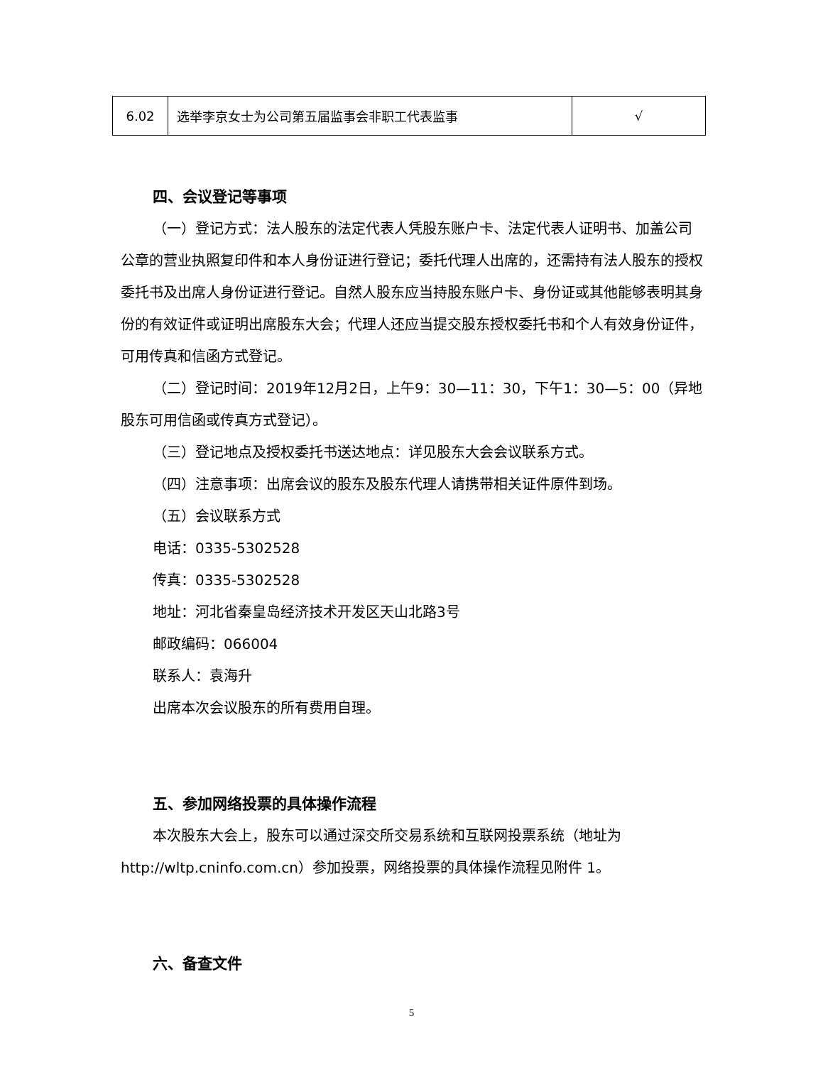| 6.02 | 选举李京女士为公司第五届监事会非职工代表监事 | √ |
四、会议登记等事项
（一）登记方式：法人股东的法定代表人凭股东账户卡、法定代表人证明书、加盖公司公章的营业执照复印件和本人身份证进行登记；委托代理人出席的，还需持有法人股东的授权委托书及出席人身份证进行登记。自然人股东应当持股东账户卡、身份证或其他能够表明其身份的有效证件或证明出席股东大会；代理人还应当提交股东授权委托书和个人有效身份证件，可用传真和信函方式登记。
（二）登记时间：2019年12月2日，上午9：30—11：30，下午1：30—5：00（异地股东可用信函或传真方式登记）。
（三）登记地点及授权委托书送达地点：详见股东大会会议联系方式。
（四）注意事项：出席会议的股东及股东代理人请携带相关证件原件到场。
（五）会议联系方式
电话：0335-5302528
传真：0335-5302528
地址：河北省秦皇岛经济技术开发区天山北路3号
邮政编码：066004
联系人：袁海升
出席本次会议股东的所有费用自理。
五、参加网络投票的具体操作流程
本次股东大会上，股东可以通过深交所交易系统和互联网投票系统（地址为http://wltp.cninfo.com.cn）参加投票，网络投票的具体操作流程见附件 1。
六、备查文件
5